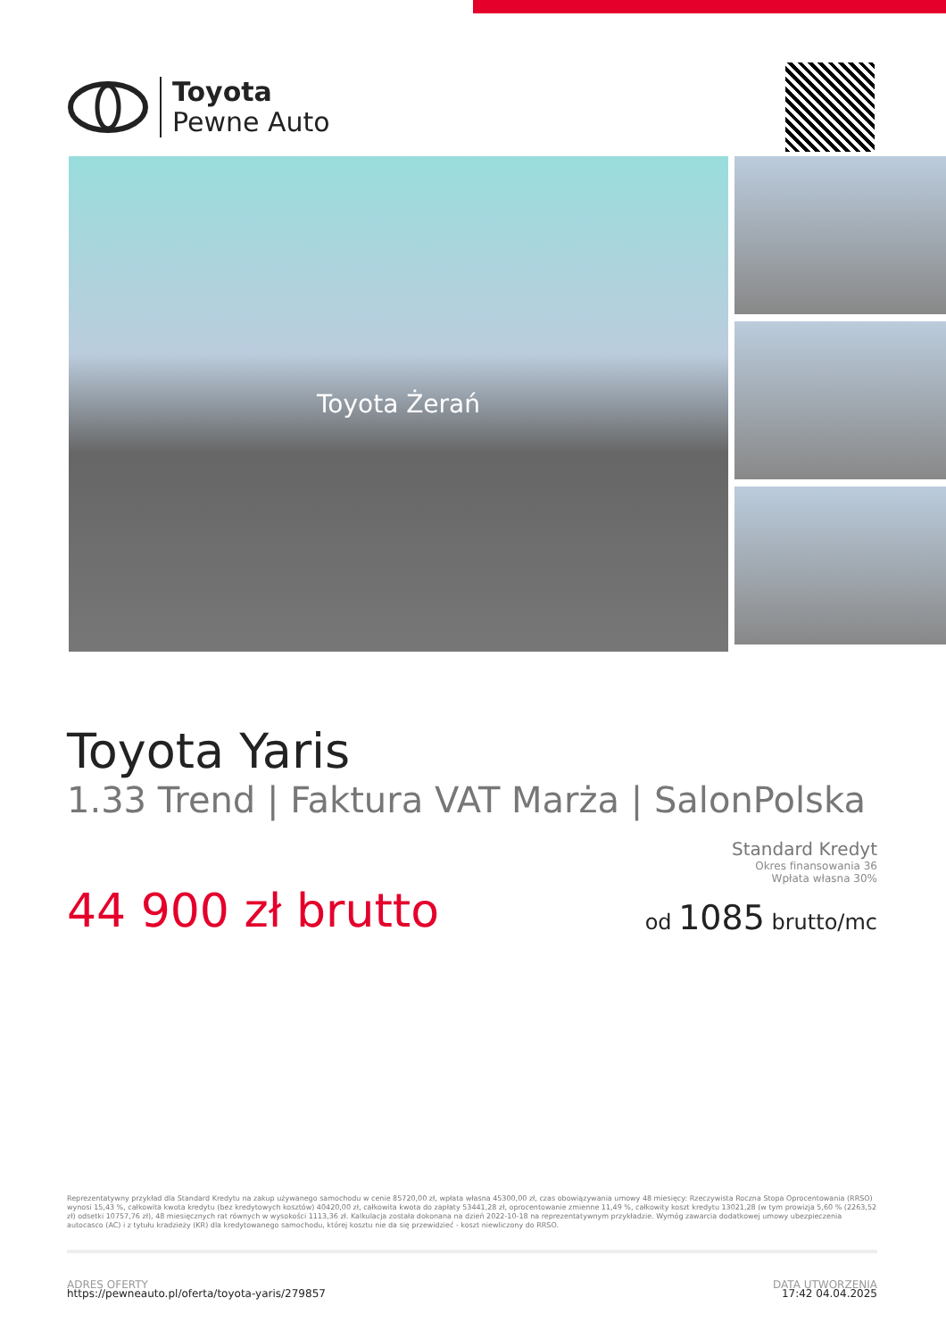Toyota
Pewne Auto
Toyota Żerań
Toyota Yaris
1.33 Trend | Faktura VAT Marża | SalonPolska
44 900 zł brutto
Standard Kredyt
Okres finansowania 36
Wpłata własna 30%
od 1085 brutto/mc
Reprezentatywny przykład dla Standard Kredytu na zakup używanego samochodu w cenie 85720,00 zł, wpłata własna 45300,00 zł, czas obowiązywania umowy 48 miesięcy: Rzeczywista Roczna Stopa Oprocentowania (RRSO) wynosi 15,43 %, całkowita kwota kredytu (bez kredytowych kosztów) 40420,00 zł, całkowita kwota do zapłaty 53441,28 zł, oprocentowanie zmienne 11,49 %, całkowity koszt kredytu 13021,28 (w tym prowizja 5,60 % (2263,52 zł) odsetki 10757,76 zł), 48 miesięcznych rat równych w wysokości 1113,36 zł. Kalkulacja została dokonana na dzień 2022-10-18 na reprezentatywnym przykładzie. Wymóg zawarcia dodatkowej umowy ubezpieczenia autocasco (AC) i z tytułu kradzieży (KR) dla kredytowanego samochodu, której kosztu nie da się przewidzieć - koszt niewliczony do RRSO.
ADRES OFERTY
https://pewneauto.pl/oferta/toyota-yaris/279857
DATA UTWORZENIA
17:42 04.04.2025